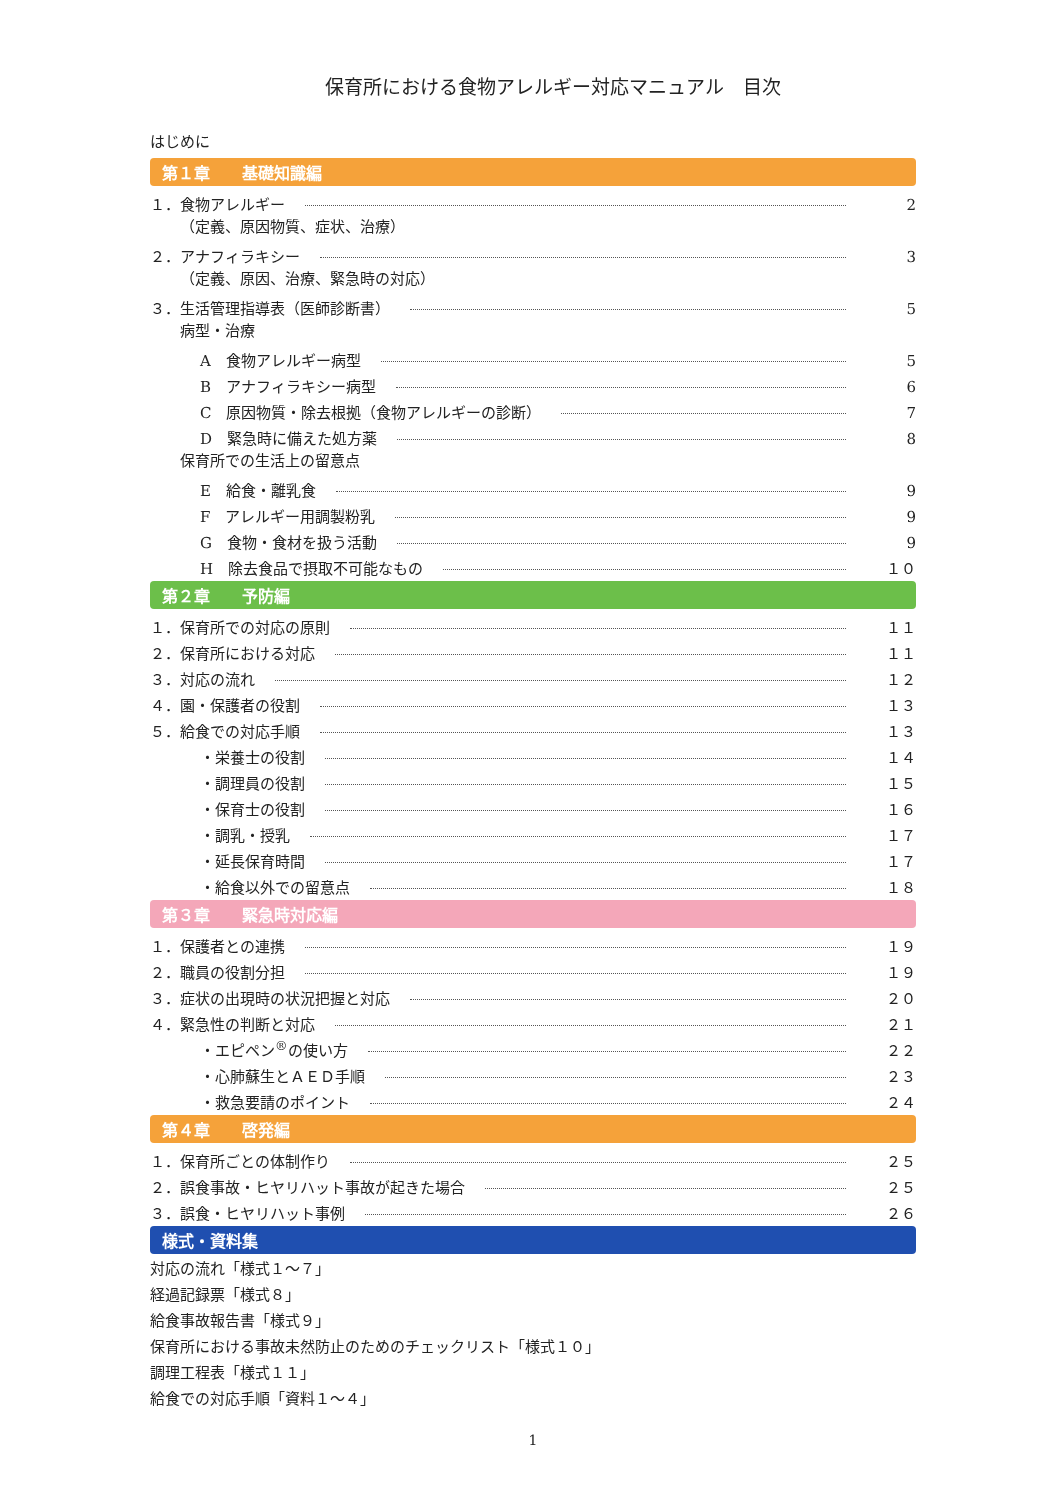保育所における食物アレルギー対応マニュアル　目次
はじめに
第１章　　基礎知識編
１．食物アレルギー 2
（定義、原因物質、症状、治療）
２．アナフィラキシー 3
（定義、原因、治療、緊急時の対応）
３．生活管理指導表（医師診断書） 5
病型・治療
A　食物アレルギー病型 5
B　アナフィラキシー病型 6
C　原因物質・除去根拠（食物アレルギーの診断） 7
D　緊急時に備えた処方薬 8
保育所での生活上の留意点
E　給食・離乳食 9
F　アレルギー用調製粉乳 9
G　食物・食材を扱う活動 9
H　除去食品で摂取不可能なもの １０
第２章　　予防編
１．保育所での対応の原則 １１
２．保育所における対応 １１
３．対応の流れ １２
４．園・保護者の役割 １３
５．給食での対応手順 １３
・栄養士の役割 １４
・調理員の役割 １５
・保育士の役割 １６
・調乳・授乳 １７
・延長保育時間 １７
・給食以外での留意点 １８
第３章　　緊急時対応編
１．保護者との連携 １９
２．職員の役割分担 １９
３．症状の出現時の状況把握と対応 ２０
４．緊急性の判断と対応 ２１
・エピペン<sup>®</sup>の使い方 ２２
・心肺蘇生とＡＥＤ手順 ２３
・救急要請のポイント ２４
第４章　　啓発編
１．保育所ごとの体制作り ２５
２．誤食事故・ヒヤリハット事故が起きた場合 ２５
３．誤食・ヒヤリハット事例 ２６
様式・資料集
対応の流れ「様式１～７」
経過記録票「様式８」
給食事故報告書「様式９」
保育所における事故未然防止のためのチェックリスト「様式１０」
調理工程表「様式１１」
給食での対応手順「資料１～４」
1